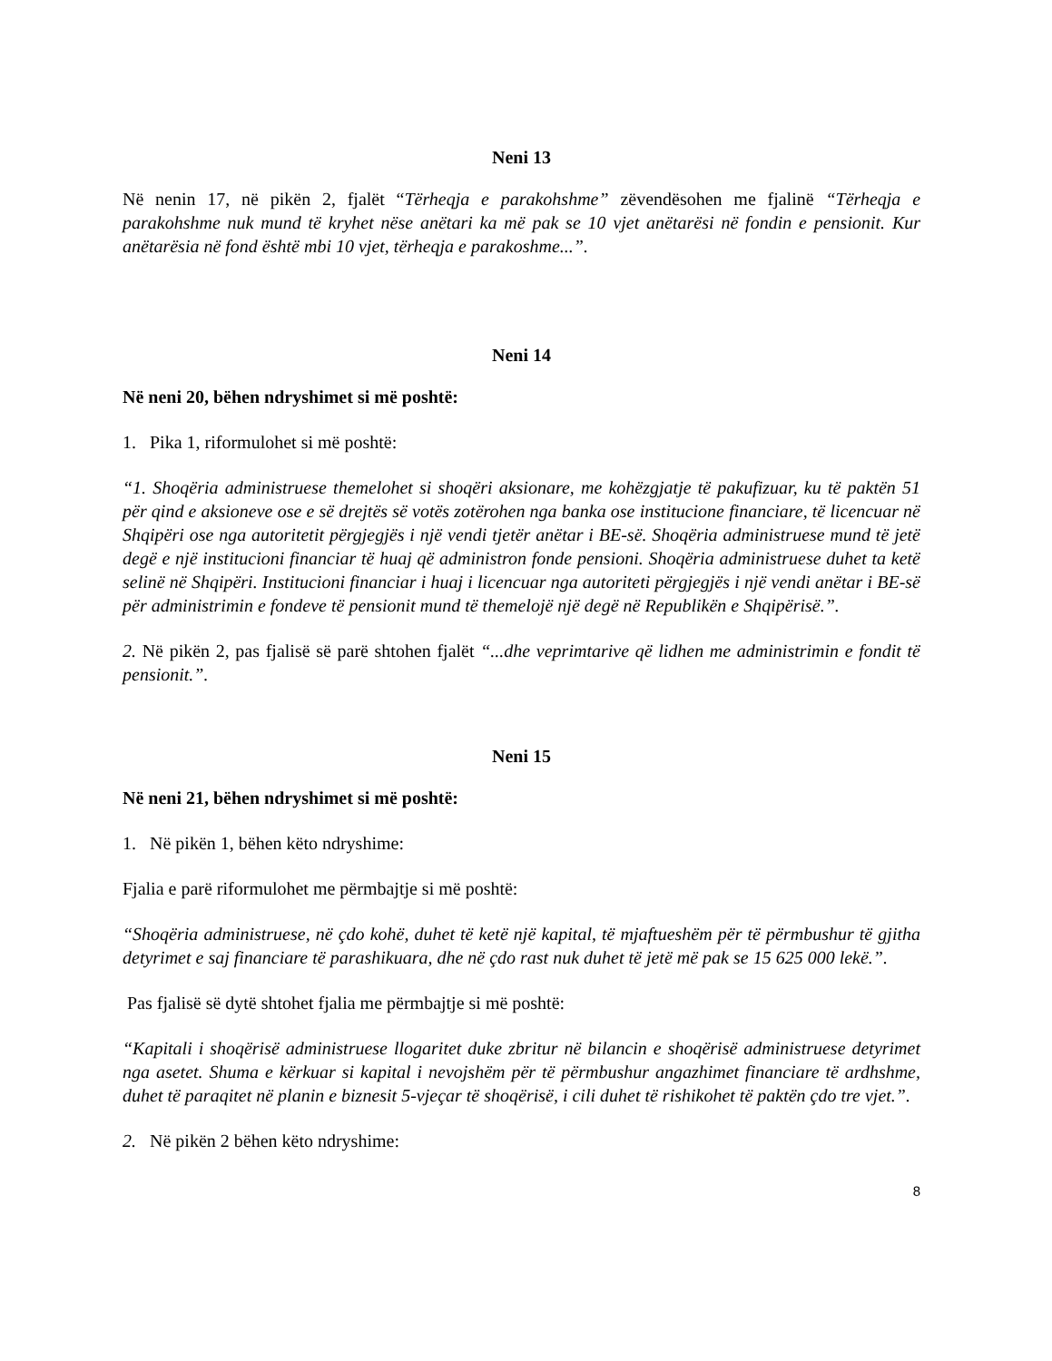Neni 13
Në nenin 17, në pikën 2, fjalët “Tërheqja e parakohshme” zëvendësohen me fjalinë “Tërheqja e parakohshme nuk mund të kryhet nëse anëtari ka më pak se 10 vjet anëtarësi në fondin e pensionit. Kur anëtarësia në fond është mbi 10 vjet, tërheqja e parakoshme...”.
Neni 14
Në neni 20, bëhen ndryshimet si më poshtë:
1. Pika 1, riformulohet si më poshtë:
“1. Shoqëria administruese themelohet si shoqëri aksionare, me kohëzgjatje të pakufizuar, ku të paktën 51 për qind e aksioneve ose e së drejtës së votës zotërohen nga banka ose institucione financiare, të licencuar në Shqipëri ose nga autoritetit përgjegjës i një vendi tjetër anëtar i BE-së. Shoqëria administruese mund të jetë degë e një institucioni financiar të huaj që administron fonde pensioni. Shoqëria administruese duhet ta ketë selinë në Shqipëri. Institucioni financiar i huaj i licencuar nga autoriteti përgjegjës i një vendi anëtar i BE-së për administrimin e fondeve të pensionit mund të themelojë një degë në Republikën e Shqipërisë.”.
2. Në pikën 2, pas fjalisë së parë shtohen fjalët “...dhe veprimtarive që lidhen me administrimin e fondit të pensionit.”.
Neni 15
Në neni 21, bëhen ndryshimet si më poshtë:
1. Në pikën 1, bëhen këto ndryshime:
Fjalia e parë riformulohet me përmbajtje si më poshtë:
“Shoqëria administruese, në çdo kohë, duhet të ketë një kapital, të mjaftueshëm për të përmbushur të gjitha detyrimet e saj financiare të parashikuara, dhe në çdo rast nuk duhet të jetë më pak se 15 625 000 lekë.”.
Pas fjalisë së dytë shtohet fjalia me përmbajtje si më poshtë:
“Kapitali i shoqërisë administruese llogaritet duke zbritur në bilancin e shoqërisë administruese detyrimet nga asetet. Shuma e kërkuar si kapital i nevojshëm për të përmbushur angazhimet financiare të ardhshme, duhet të paraqitet në planin e biznesit 5-vjeçar të shoqërisë, i cili duhet të rishikohet të paktën çdo tre vjet.”.
2. Në pikën 2 bëhen këto ndryshime:
8